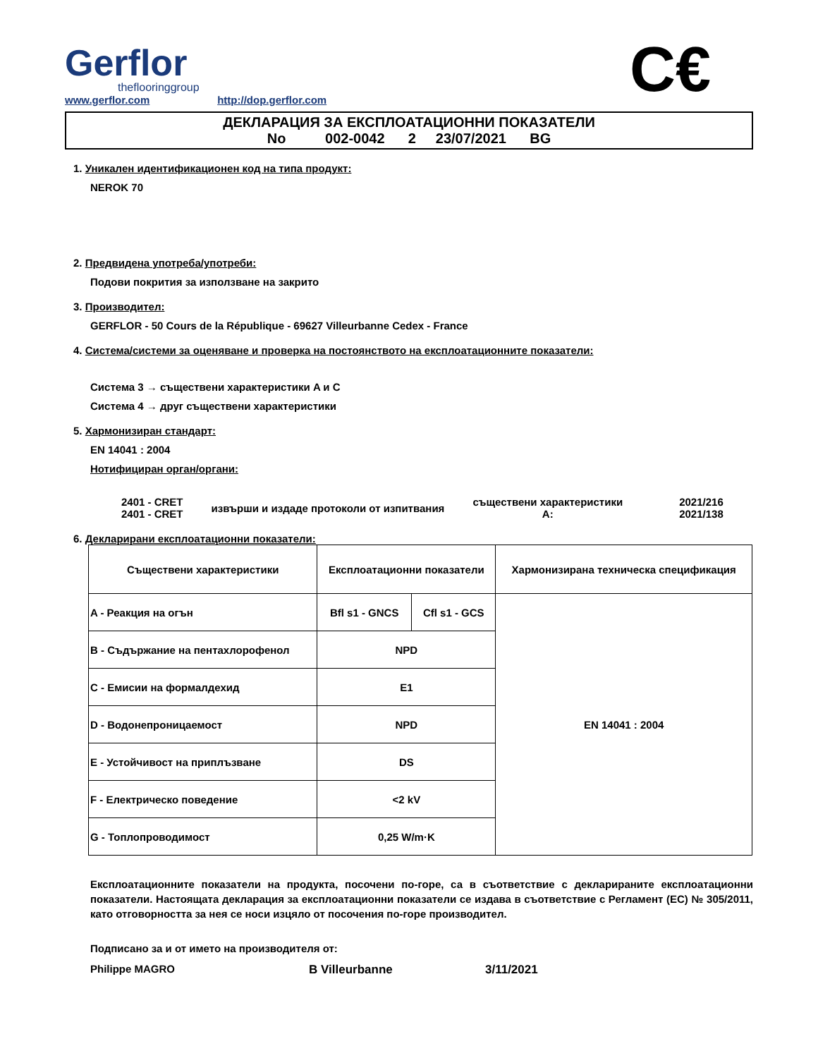Gerflor
theflooringgroup
www.gerflor.com http://dop.gerflor.com
C€
ДЕКЛАРАЦИЯ ЗА ЕКСПЛОАТАЦИОННИ ПОКАЗАТЕЛИ
No 002-0042 2 23/07/2021 BG
1. Уникален идентификационен код на типа продукт:
NEROK 70
2. Предвидена употреба/употреби:
Подови покрития за използване на закрито
3. Производител:
GERFLOR - 50 Cours de la République - 69627 Villeurbanne Cedex - France
4. Система/системи за оценяване и проверка на постоянството на експлоатационните показатели:
Система 3 → съществени характеристики A и C
Система 4 → друг съществени характеристики
5. Хармонизиран стандарт:
EN 14041 : 2004
Нотифициран орган/органи:
2401 - CRET
2401 - CRET
извърши и издаде протоколи от изпитвания
съществени характеристики
A:
2021/216
2021/138
6. Декларирани експлоатационни показатели:
| Съществени характеристики | Експлоатационни показатели | | Хармонизирана техническа спецификация |
| --- | --- | --- | --- |
| A - Реакция на огън | Bfl s1 - GNCS | Cfl s1 - GCS | EN 14041 : 2004 |
| B - Съдържание на пентахлорофенол | NPD | | |
| C - Емисии на формалдехид | E1 | | |
| D - Водонепроницаемост | NPD | | |
| E - Устойчивост на приплъзване | DS | | |
| F - Електрическо поведение | <2 kV | | |
| G - Топлопроводимост | 0,25 W/m·K | | |
Експлоатационните показатели на продукта, посочени по-горе, са в съответствие с декларираните експлоатационни показатели. Настоящата декларация за експлоатационни показатели се издава в съответствие с Регламент (ЕС) № 305/2011, като отговорността за нея се носи изцяло от посочения по-горе производител.
Подписано за и от името на производителя от:
Philippe MAGRO B Villeurbanne 3/11/2021